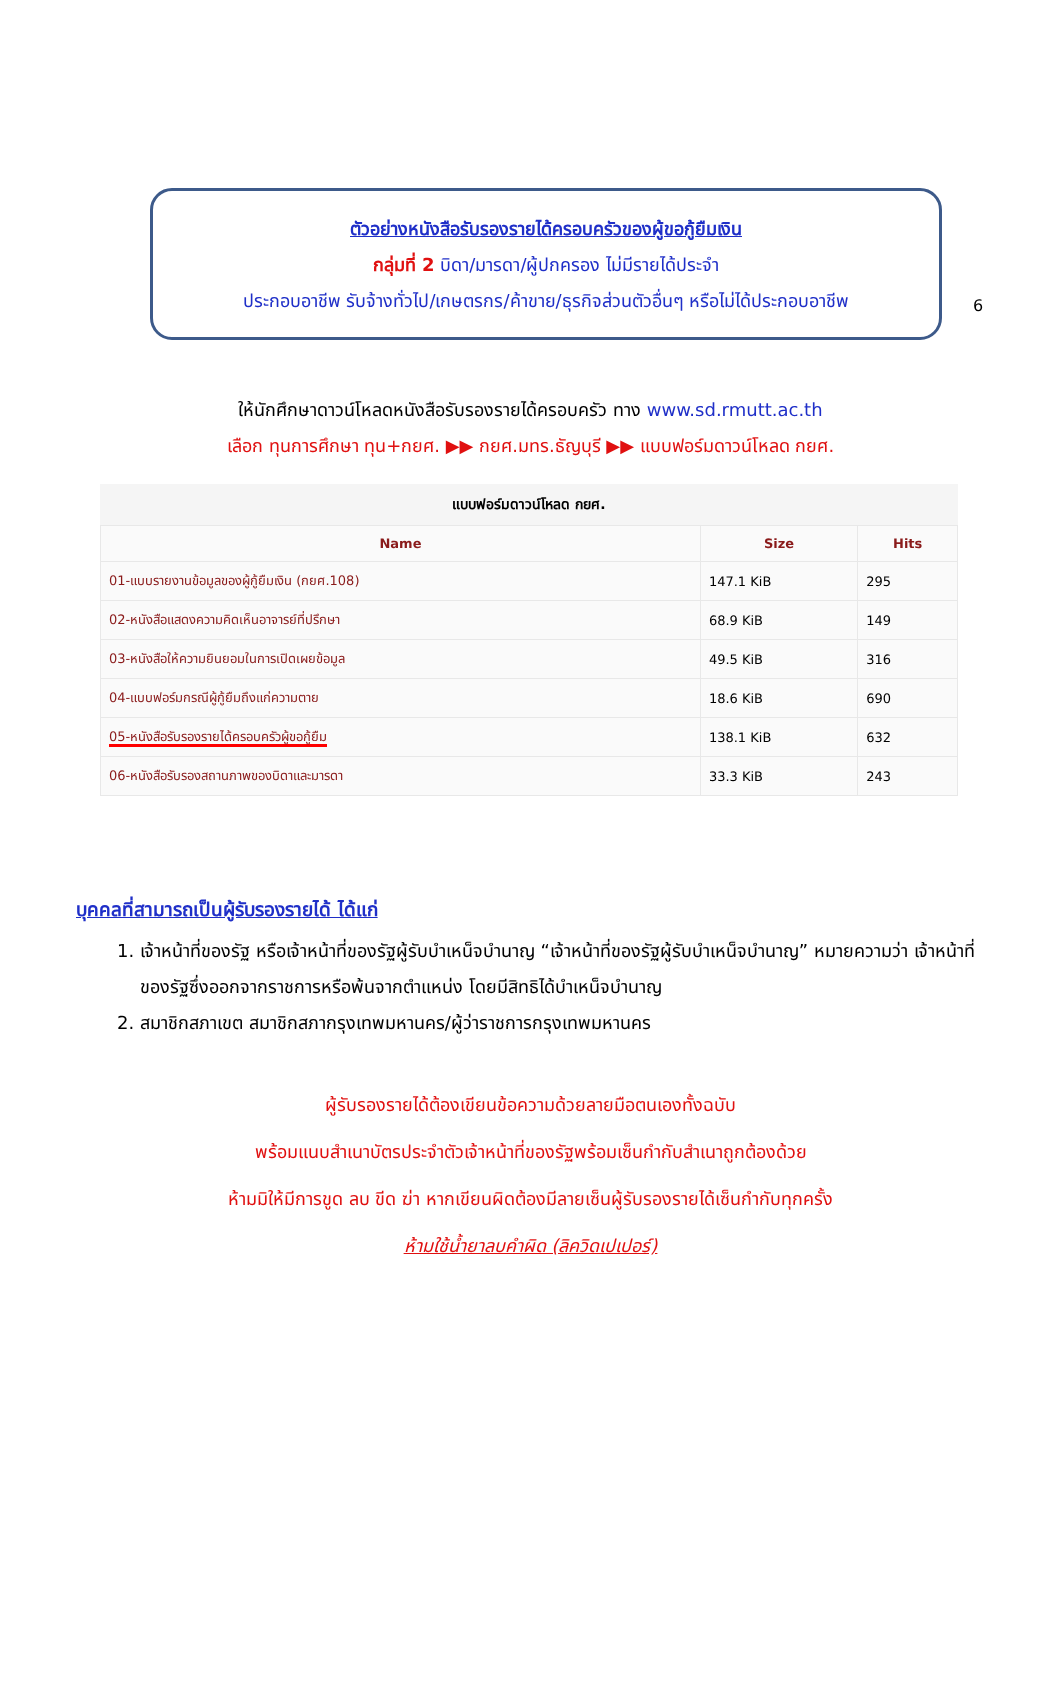6
ตัวอย่างหนังสือรับรองรายได้ครอบครัวของผู้ขอกู้ยืมเงิน
กลุ่มที่ 2 บิดา/มารดา/ผู้ปกครอง ไม่มีรายได้ประจำ
ประกอบอาชีพ รับจ้างทั่วไป/เกษตรกร/ค้าขาย/ธุรกิจส่วนตัวอื่นๆ หรือไม่ได้ประกอบอาชีพ
ให้นักศึกษาดาวน์โหลดหนังสือรับรองรายได้ครอบครัว ทาง www.sd.rmutt.ac.th
เลือก ทุนการศึกษา ทุน+กยศ. ▶▶ กยศ.มทร.ธัญบุรี ▶▶ แบบฟอร์มดาวน์โหลด กยศ.
แบบฟอร์มดาวน์โหลด กยศ.
| Name | Size | Hits |
| --- | --- | --- |
| 01-แบบรายงานข้อมูลของผู้กู้ยืมเงิน (กยศ.108) | 147.1 KiB | 295 |
| 02-หนังสือแสดงความคิดเห็นอาจารย์ที่ปรึกษา | 68.9 KiB | 149 |
| 03-หนังสือให้ความยินยอมในการเปิดเผยข้อมูล | 49.5 KiB | 316 |
| 04-แบบฟอร์มกรณีผู้กู้ยืมถึงแก่ความตาย | 18.6 KiB | 690 |
| 05-หนังสือรับรองรายได้ครอบครัวผู้ขอกู้ยืม | 138.1 KiB | 632 |
| 06-หนังสือรับรองสถานภาพของบิดาและมารดา | 33.3 KiB | 243 |
บุคคลที่สามารถเป็นผู้รับรองรายได้ ได้แก่
1. เจ้าหน้าที่ของรัฐ หรือเจ้าหน้าที่ของรัฐผู้รับบำเหน็จบำนาญ “เจ้าหน้าที่ของรัฐผู้รับบำเหน็จบำนาญ” หมายความว่า เจ้าหน้าที่ของรัฐซึ่งออกจากราชการหรือพ้นจากตำแหน่ง โดยมีสิทธิได้บำเหน็จบำนาญ
2. สมาชิกสภาเขต สมาชิกสภากรุงเทพมหานคร/ผู้ว่าราชการกรุงเทพมหานคร
ผู้รับรองรายได้ต้องเขียนข้อความด้วยลายมือตนเองทั้งฉบับ
พร้อมแนบสำเนาบัตรประจำตัวเจ้าหน้าที่ของรัฐพร้อมเซ็นกำกับสำเนาถูกต้องด้วย
ห้ามมิให้มีการขูด ลบ ขีด ฆ่า หากเขียนผิดต้องมีลายเซ็นผู้รับรองรายได้เซ็นกำกับทุกครั้ง
ห้ามใช้น้ำยาลบคำผิด (ลิควิดเปเปอร์)